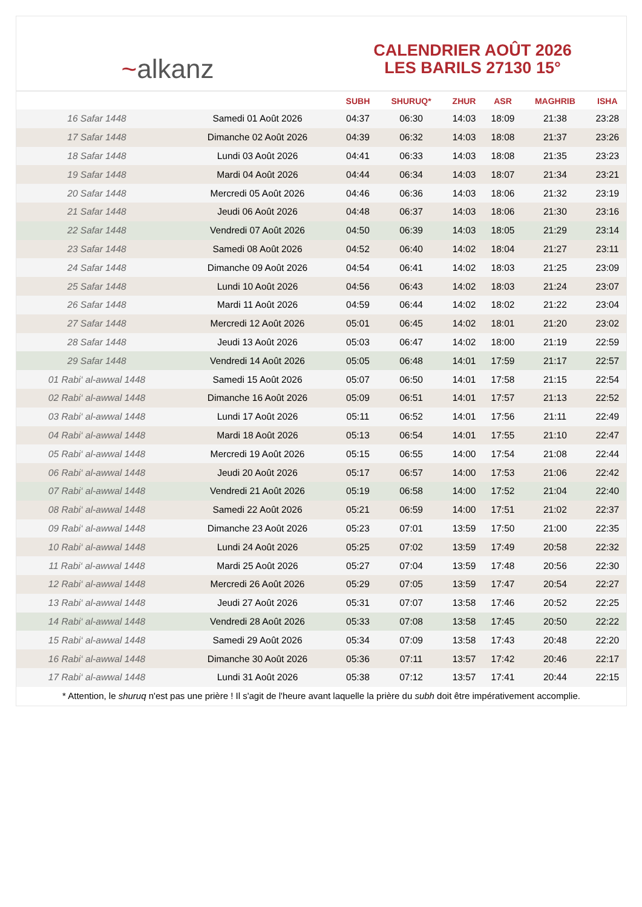~alkanz
CALENDRIER AOÛT 2026
LES BARILS 27130 15°
| | | SUBH | SHURUQ* | ZHUR | ASR | MAGHRIB | ISHA |
| --- | --- | --- | --- | --- | --- | --- | --- |
| 16 Safar 1448 | Samedi 01 Août 2026 | 04:37 | 06:30 | 14:03 | 18:09 | 21:38 | 23:28 |
| 17 Safar 1448 | Dimanche 02 Août 2026 | 04:39 | 06:32 | 14:03 | 18:08 | 21:37 | 23:26 |
| 18 Safar 1448 | Lundi 03 Août 2026 | 04:41 | 06:33 | 14:03 | 18:08 | 21:35 | 23:23 |
| 19 Safar 1448 | Mardi 04 Août 2026 | 04:44 | 06:34 | 14:03 | 18:07 | 21:34 | 23:21 |
| 20 Safar 1448 | Mercredi 05 Août 2026 | 04:46 | 06:36 | 14:03 | 18:06 | 21:32 | 23:19 |
| 21 Safar 1448 | Jeudi 06 Août 2026 | 04:48 | 06:37 | 14:03 | 18:06 | 21:30 | 23:16 |
| 22 Safar 1448 | Vendredi 07 Août 2026 | 04:50 | 06:39 | 14:03 | 18:05 | 21:29 | 23:14 |
| 23 Safar 1448 | Samedi 08 Août 2026 | 04:52 | 06:40 | 14:02 | 18:04 | 21:27 | 23:11 |
| 24 Safar 1448 | Dimanche 09 Août 2026 | 04:54 | 06:41 | 14:02 | 18:03 | 21:25 | 23:09 |
| 25 Safar 1448 | Lundi 10 Août 2026 | 04:56 | 06:43 | 14:02 | 18:03 | 21:24 | 23:07 |
| 26 Safar 1448 | Mardi 11 Août 2026 | 04:59 | 06:44 | 14:02 | 18:02 | 21:22 | 23:04 |
| 27 Safar 1448 | Mercredi 12 Août 2026 | 05:01 | 06:45 | 14:02 | 18:01 | 21:20 | 23:02 |
| 28 Safar 1448 | Jeudi 13 Août 2026 | 05:03 | 06:47 | 14:02 | 18:00 | 21:19 | 22:59 |
| 29 Safar 1448 | Vendredi 14 Août 2026 | 05:05 | 06:48 | 14:01 | 17:59 | 21:17 | 22:57 |
| 01 Rabi‘ al-awwal 1448 | Samedi 15 Août 2026 | 05:07 | 06:50 | 14:01 | 17:58 | 21:15 | 22:54 |
| 02 Rabi‘ al-awwal 1448 | Dimanche 16 Août 2026 | 05:09 | 06:51 | 14:01 | 17:57 | 21:13 | 22:52 |
| 03 Rabi‘ al-awwal 1448 | Lundi 17 Août 2026 | 05:11 | 06:52 | 14:01 | 17:56 | 21:11 | 22:49 |
| 04 Rabi‘ al-awwal 1448 | Mardi 18 Août 2026 | 05:13 | 06:54 | 14:01 | 17:55 | 21:10 | 22:47 |
| 05 Rabi‘ al-awwal 1448 | Mercredi 19 Août 2026 | 05:15 | 06:55 | 14:00 | 17:54 | 21:08 | 22:44 |
| 06 Rabi‘ al-awwal 1448 | Jeudi 20 Août 2026 | 05:17 | 06:57 | 14:00 | 17:53 | 21:06 | 22:42 |
| 07 Rabi‘ al-awwal 1448 | Vendredi 21 Août 2026 | 05:19 | 06:58 | 14:00 | 17:52 | 21:04 | 22:40 |
| 08 Rabi‘ al-awwal 1448 | Samedi 22 Août 2026 | 05:21 | 06:59 | 14:00 | 17:51 | 21:02 | 22:37 |
| 09 Rabi‘ al-awwal 1448 | Dimanche 23 Août 2026 | 05:23 | 07:01 | 13:59 | 17:50 | 21:00 | 22:35 |
| 10 Rabi‘ al-awwal 1448 | Lundi 24 Août 2026 | 05:25 | 07:02 | 13:59 | 17:49 | 20:58 | 22:32 |
| 11 Rabi‘ al-awwal 1448 | Mardi 25 Août 2026 | 05:27 | 07:04 | 13:59 | 17:48 | 20:56 | 22:30 |
| 12 Rabi‘ al-awwal 1448 | Mercredi 26 Août 2026 | 05:29 | 07:05 | 13:59 | 17:47 | 20:54 | 22:27 |
| 13 Rabi‘ al-awwal 1448 | Jeudi 27 Août 2026 | 05:31 | 07:07 | 13:58 | 17:46 | 20:52 | 22:25 |
| 14 Rabi‘ al-awwal 1448 | Vendredi 28 Août 2026 | 05:33 | 07:08 | 13:58 | 17:45 | 20:50 | 22:22 |
| 15 Rabi‘ al-awwal 1448 | Samedi 29 Août 2026 | 05:34 | 07:09 | 13:58 | 17:43 | 20:48 | 22:20 |
| 16 Rabi‘ al-awwal 1448 | Dimanche 30 Août 2026 | 05:36 | 07:11 | 13:57 | 17:42 | 20:46 | 22:17 |
| 17 Rabi‘ al-awwal 1448 | Lundi 31 Août 2026 | 05:38 | 07:12 | 13:57 | 17:41 | 20:44 | 22:15 |
* Attention, le shuruq n'est pas une prière ! Il s'agit de l'heure avant laquelle la prière du subh doit être impérativement accomplie.